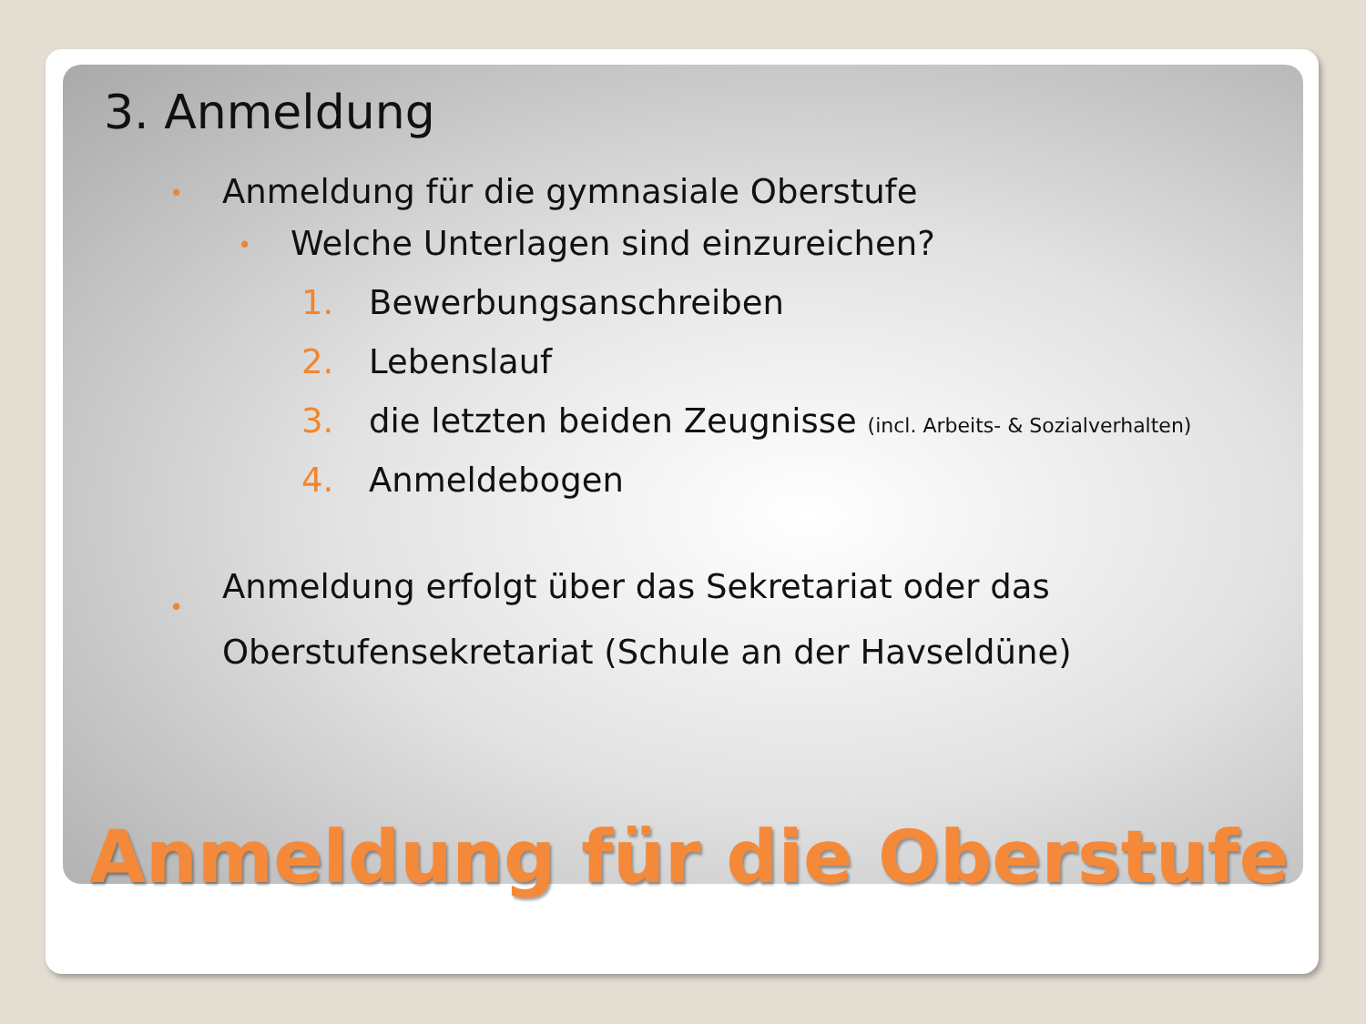3. Anmeldung
• Anmeldung für die gymnasiale Oberstufe
• Welche Unterlagen sind einzureichen?
1. Bewerbungsanschreiben
2. Lebenslauf
3. die letzten beiden Zeugnisse (incl. Arbeits- & Sozialverhalten)
4. Anmeldebogen
• Anmeldung erfolgt über das Sekretariat oder das Oberstufensekretariat (Schule an der Havseldüne)
Anmeldung für die Oberstufe